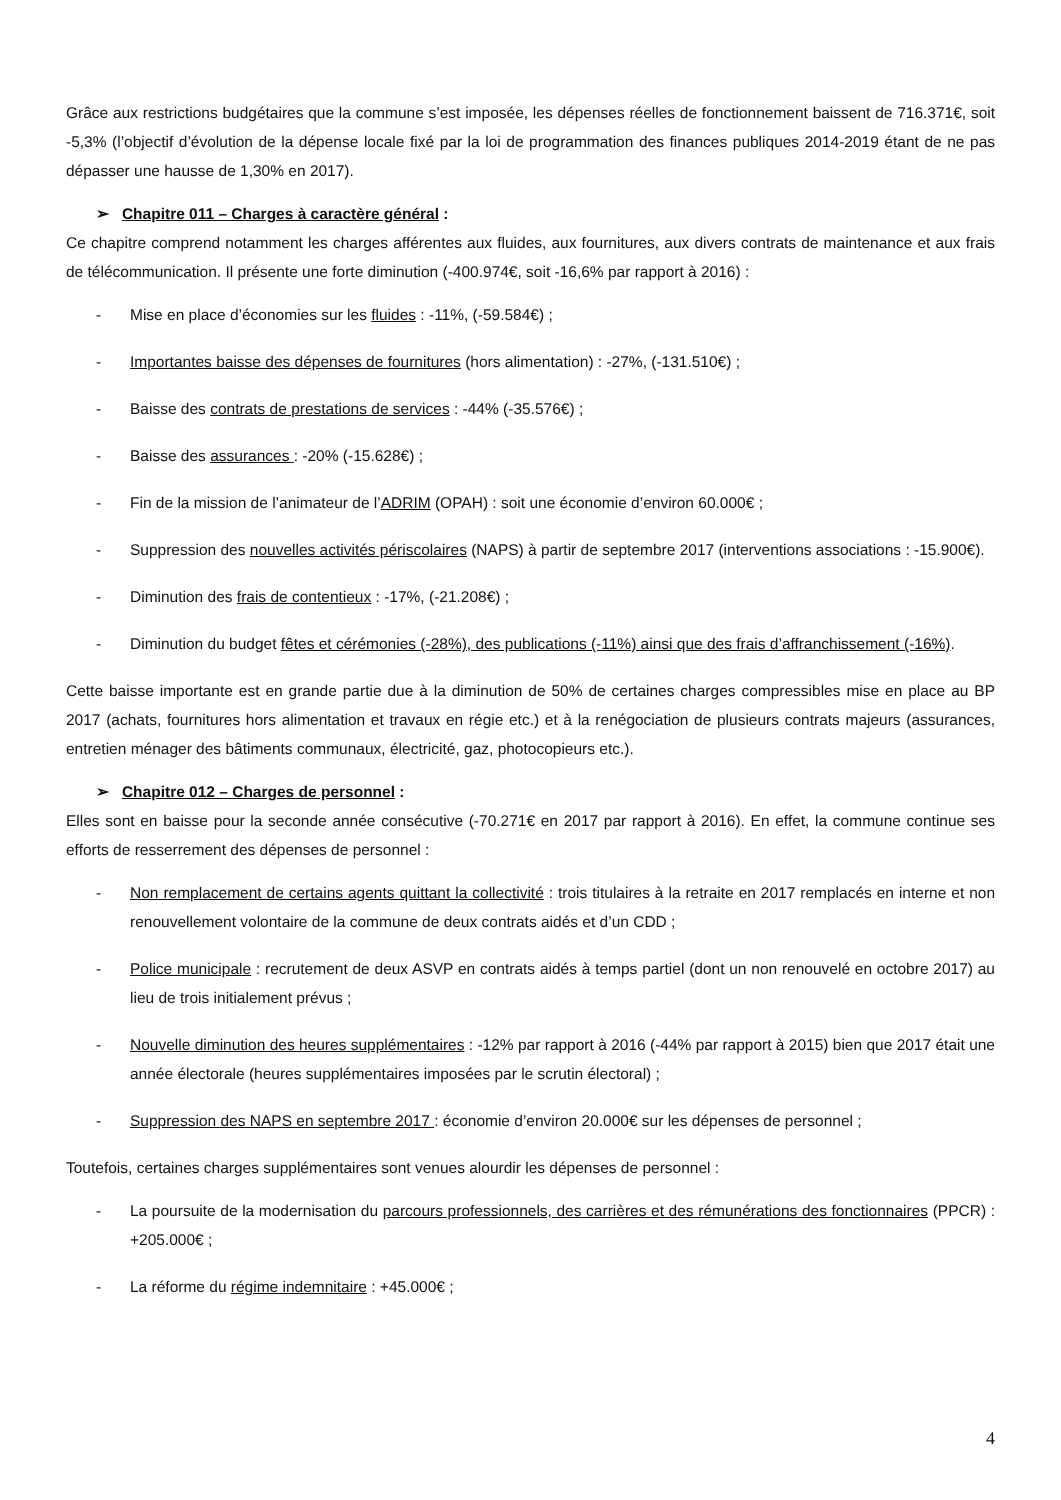Grâce aux restrictions budgétaires que la commune s’est imposée, les dépenses réelles de fonctionnement baissent de 716.371€, soit -5,3% (l’objectif d’évolution de la dépense locale fixé par la loi de programmation des finances publiques 2014-2019 étant de ne pas dépasser une hausse de 1,30% en 2017).
➢ Chapitre 011 – Charges à caractère général :
Ce chapitre comprend notamment les charges afférentes aux fluides, aux fournitures, aux divers contrats de maintenance et aux frais de télécommunication. Il présente une forte diminution (-400.974€, soit -16,6% par rapport à 2016) :
- Mise en place d’économies sur les fluides : -11%, (-59.584€) ;
- Importantes baisse des dépenses de fournitures (hors alimentation) : -27%, (-131.510€) ;
- Baisse des contrats de prestations de services : -44% (-35.576€) ;
- Baisse des assurances : -20% (-15.628€) ;
- Fin de la mission de l’animateur de l’ADRIM (OPAH) : soit une économie d’environ 60.000€ ;
- Suppression des nouvelles activités périscolaires (NAPS) à partir de septembre 2017 (interventions associations : -15.900€).
- Diminution des frais de contentieux : -17%, (-21.208€) ;
- Diminution du budget fêtes et cérémonies (-28%), des publications (-11%) ainsi que des frais d’affranchissement (-16%).
Cette baisse importante est en grande partie due à la diminution de 50% de certaines charges compressibles mise en place au BP 2017 (achats, fournitures hors alimentation et travaux en régie etc.) et à la renégociation de plusieurs contrats majeurs (assurances, entretien ménager des bâtiments communaux, électricité, gaz, photocopieurs etc.).
➢ Chapitre 012 – Charges de personnel :
Elles sont en baisse pour la seconde année consécutive (-70.271€ en 2017 par rapport à 2016). En effet, la commune continue ses efforts de resserrement des dépenses de personnel :
- Non remplacement de certains agents quittant la collectivité : trois titulaires à la retraite en 2017 remplacés en interne et non renouvellement volontaire de la commune de deux contrats aidés et d’un CDD ;
- Police municipale : recrutement de deux ASVP en contrats aidés à temps partiel (dont un non renouvelé en octobre 2017) au lieu de trois initialement prévus ;
- Nouvelle diminution des heures supplémentaires : -12% par rapport à 2016 (-44% par rapport à 2015) bien que 2017 était une année électorale (heures supplémentaires imposées par le scrutin électoral) ;
- Suppression des NAPS en septembre 2017 : économie d’environ 20.000€ sur les dépenses de personnel ;
Toutefois, certaines charges supplémentaires sont venues alourdir les dépenses de personnel :
- La poursuite de la modernisation du parcours professionnels, des carrières et des rémunérations des fonctionnaires (PPCR) : +205.000€ ;
- La réforme du régime indemnitaire : +45.000€ ;
4